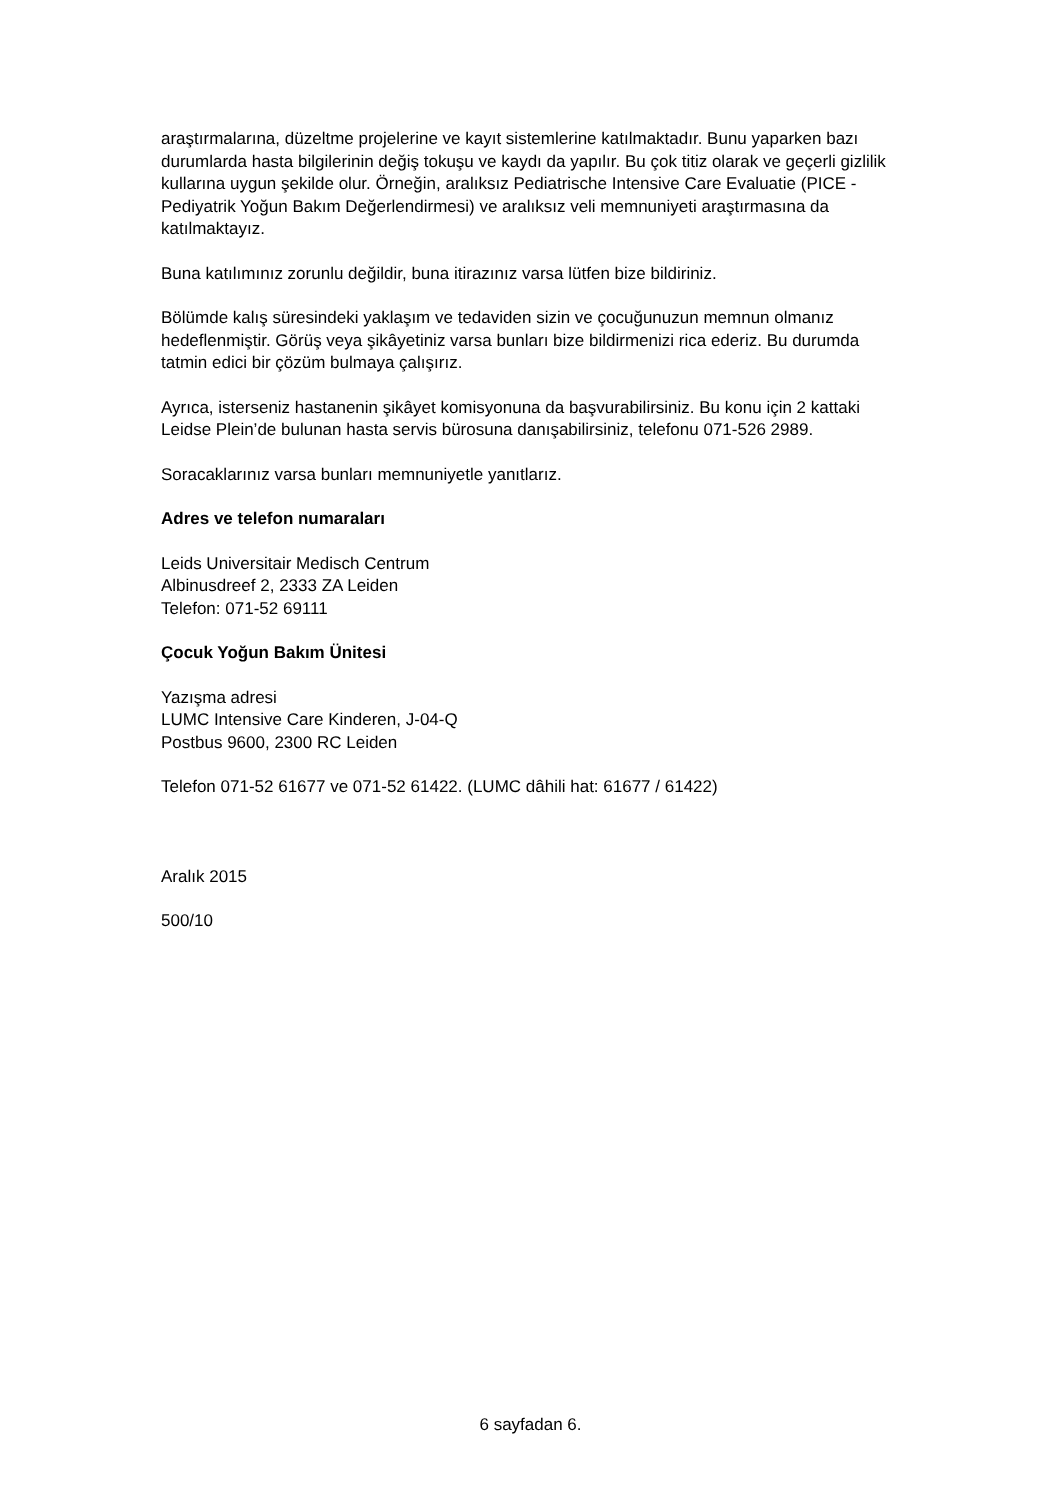araştırmalarına, düzeltme projelerine ve kayıt sistemlerine katılmaktadır. Bunu yaparken bazı durumlarda hasta bilgilerinin değiş tokuşu ve kaydı da yapılır. Bu çok titiz olarak ve geçerli gizlilik kullarına uygun şekilde olur. Örneğin, aralıksız Pediatrische Intensive Care Evaluatie (PICE - Pediyatrik Yoğun Bakım Değerlendirmesi) ve aralıksız veli memnuniyeti araştırmasına da katılmaktayız.
Buna katılımınız zorunlu değildir, buna itirazınız varsa lütfen bize bildiriniz.
Bölümde kalış süresindeki yaklaşım ve tedaviden sizin ve çocuğunuzun memnun olmanız hedeflenmiştir. Görüş veya şikâyetiniz varsa bunları bize bildirmenizi rica ederiz. Bu durumda tatmin edici bir çözüm bulmaya çalışırız.
Ayrıca, isterseniz hastanenin şikâyet komisyonuna da başvurabilirsiniz. Bu konu için 2 kattaki Leidse Plein’de bulunan hasta servis bürosuna danışabilirsiniz, telefonu 071-526 2989.
Soracaklarınız varsa bunları memnuniyetle yanıtlarız.
Adres ve telefon numaraları
Leids Universitair Medisch Centrum
Albinusdreef 2, 2333 ZA Leiden
Telefon: 071-52 69111
Çocuk Yoğun Bakım Ünitesi
Yazışma adresi
LUMC Intensive Care Kinderen, J-04-Q
Postbus 9600, 2300 RC Leiden
Telefon 071-52 61677 ve 071-52 61422. (LUMC dâhili hat: 61677 / 61422)
Aralık 2015
500/10
6 sayfadan 6.